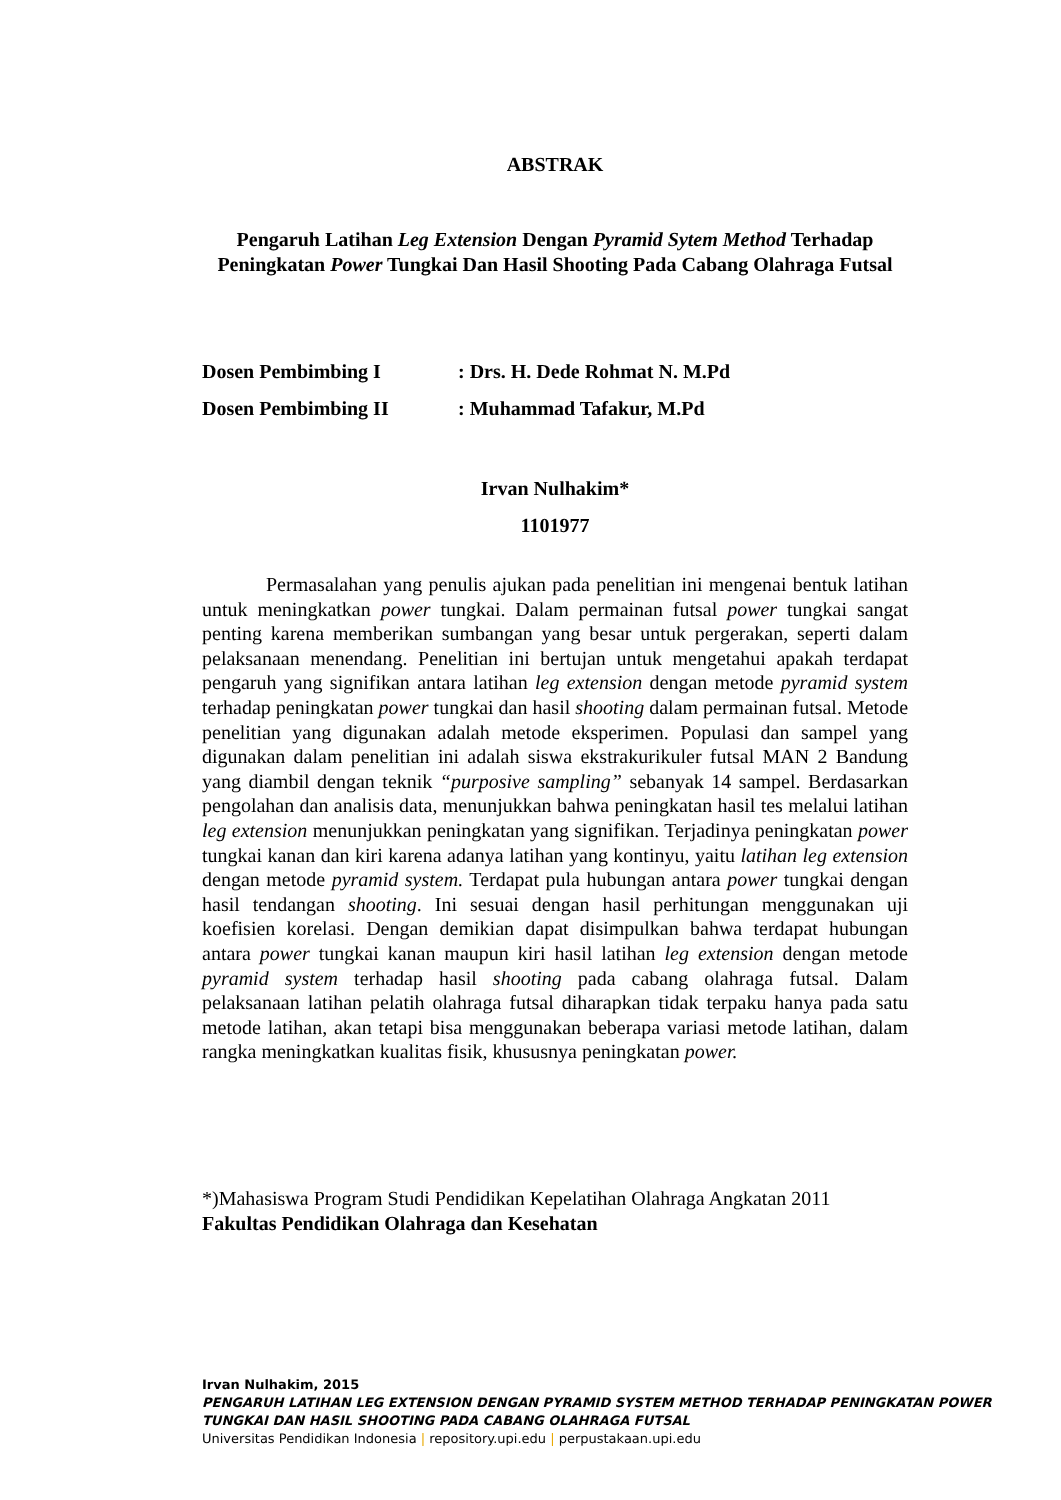ABSTRAK
Pengaruh Latihan Leg Extension Dengan Pyramid Sytem Method Terhadap Peningkatan Power Tungkai Dan Hasil Shooting Pada Cabang Olahraga Futsal
Dosen Pembimbing I: Drs. H. Dede Rohmat N. M.Pd
Dosen Pembimbing II: Muhammad Tafakur, M.Pd
Irvan Nulhakim*
1101977
Permasalahan yang penulis ajukan pada penelitian ini mengenai bentuk latihan untuk meningkatkan power tungkai. Dalam permainan futsal power tungkai sangat penting karena memberikan sumbangan yang besar untuk pergerakan, seperti dalam pelaksanaan menendang. Penelitian ini bertujan untuk mengetahui apakah terdapat pengaruh yang signifikan antara latihan leg extension dengan metode pyramid system terhadap peningkatan power tungkai dan hasil shooting dalam permainan futsal. Metode penelitian yang digunakan adalah metode eksperimen. Populasi dan sampel yang digunakan dalam penelitian ini adalah siswa ekstrakurikuler futsal MAN 2 Bandung yang diambil dengan teknik “purposive sampling” sebanyak 14 sampel. Berdasarkan pengolahan dan analisis data, menunjukkan bahwa peningkatan hasil tes melalui latihan leg extension menunjukkan peningkatan yang signifikan. Terjadinya peningkatan power tungkai kanan dan kiri karena adanya latihan yang kontinyu, yaitu latihan leg extension dengan metode pyramid system. Terdapat pula hubungan antara power tungkai dengan hasil tendangan shooting. Ini sesuai dengan hasil perhitungan menggunakan uji koefisien korelasi. Dengan demikian dapat disimpulkan bahwa terdapat hubungan antara power tungkai kanan maupun kiri hasil latihan leg extension dengan metode pyramid system terhadap hasil shooting pada cabang olahraga futsal. Dalam pelaksanaan latihan pelatih olahraga futsal diharapkan tidak terpaku hanya pada satu metode latihan, akan tetapi bisa menggunakan beberapa variasi metode latihan, dalam rangka meningkatkan kualitas fisik, khususnya peningkatan power.
*)Mahasiswa Program Studi Pendidikan Kepelatihan Olahraga Angkatan 2011
Fakultas Pendidikan Olahraga dan Kesehatan
Irvan Nulhakim, 2015
PENGARUH LATIHAN LEG EXTENSION DENGAN PYRAMID SYSTEM METHOD TERHADAP PENINGKATAN POWER TUNGKAI DAN HASIL SHOOTING PADA CABANG OLAHRAGA FUTSAL
Universitas Pendidikan Indonesia | repository.upi.edu | perpustakaan.upi.edu